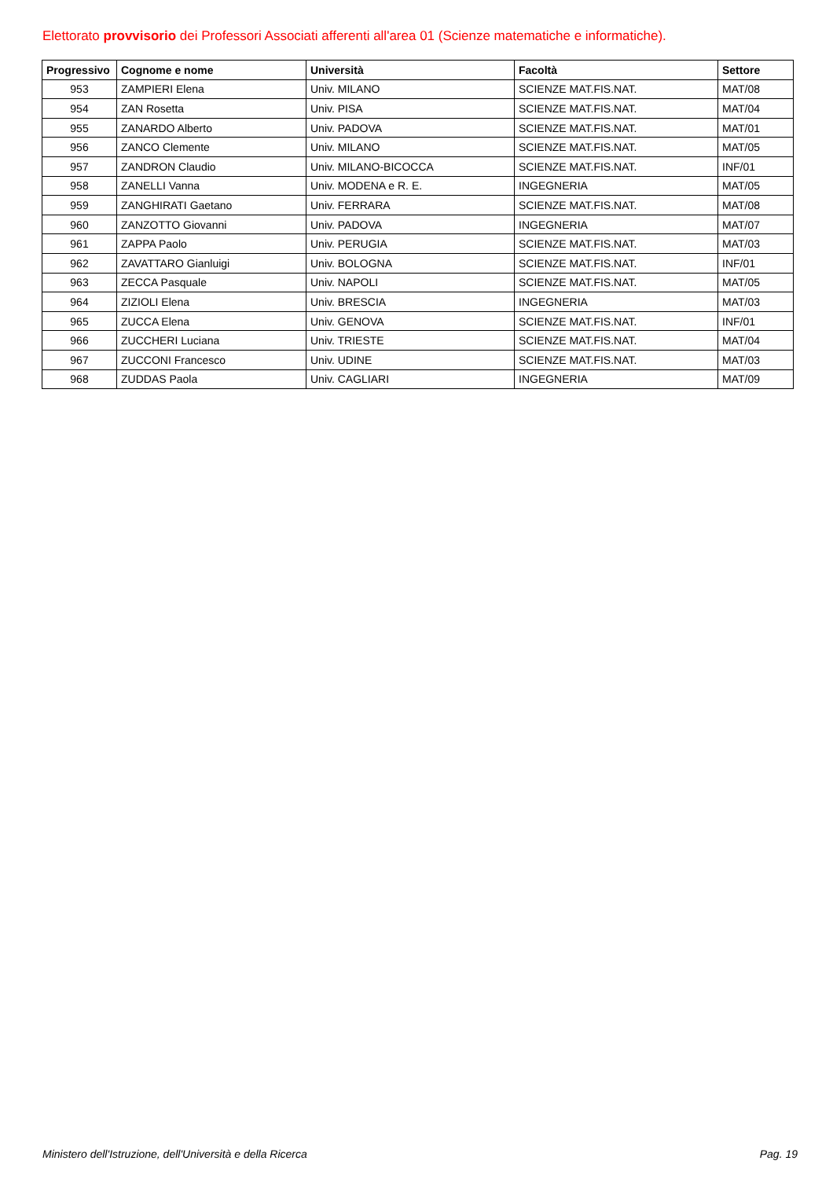Elettorato provvisorio dei Professori Associati afferenti all'area 01 (Scienze matematiche e informatiche).
| Progressivo | Cognome e nome | Università | Facoltà | Settore |
| --- | --- | --- | --- | --- |
| 953 | ZAMPIERI Elena | Univ. MILANO | SCIENZE MAT.FIS.NAT. | MAT/08 |
| 954 | ZAN Rosetta | Univ. PISA | SCIENZE MAT.FIS.NAT. | MAT/04 |
| 955 | ZANARDO Alberto | Univ. PADOVA | SCIENZE MAT.FIS.NAT. | MAT/01 |
| 956 | ZANCO Clemente | Univ. MILANO | SCIENZE MAT.FIS.NAT. | MAT/05 |
| 957 | ZANDRON Claudio | Univ. MILANO-BICOCCA | SCIENZE MAT.FIS.NAT. | INF/01 |
| 958 | ZANELLI Vanna | Univ. MODENA e R. E. | INGEGNERIA | MAT/05 |
| 959 | ZANGHIRATI Gaetano | Univ. FERRARA | SCIENZE MAT.FIS.NAT. | MAT/08 |
| 960 | ZANZOTTO Giovanni | Univ. PADOVA | INGEGNERIA | MAT/07 |
| 961 | ZAPPA Paolo | Univ. PERUGIA | SCIENZE MAT.FIS.NAT. | MAT/03 |
| 962 | ZAVATTARO Gianluigi | Univ. BOLOGNA | SCIENZE MAT.FIS.NAT. | INF/01 |
| 963 | ZECCA Pasquale | Univ. NAPOLI | SCIENZE MAT.FIS.NAT. | MAT/05 |
| 964 | ZIZIOLI Elena | Univ. BRESCIA | INGEGNERIA | MAT/03 |
| 965 | ZUCCA Elena | Univ. GENOVA | SCIENZE MAT.FIS.NAT. | INF/01 |
| 966 | ZUCCHERI Luciana | Univ. TRIESTE | SCIENZE MAT.FIS.NAT. | MAT/04 |
| 967 | ZUCCONI Francesco | Univ. UDINE | SCIENZE MAT.FIS.NAT. | MAT/03 |
| 968 | ZUDDAS Paola | Univ. CAGLIARI | INGEGNERIA | MAT/09 |
Ministero dell'Istruzione, dell'Università e della Ricerca
Pag. 19